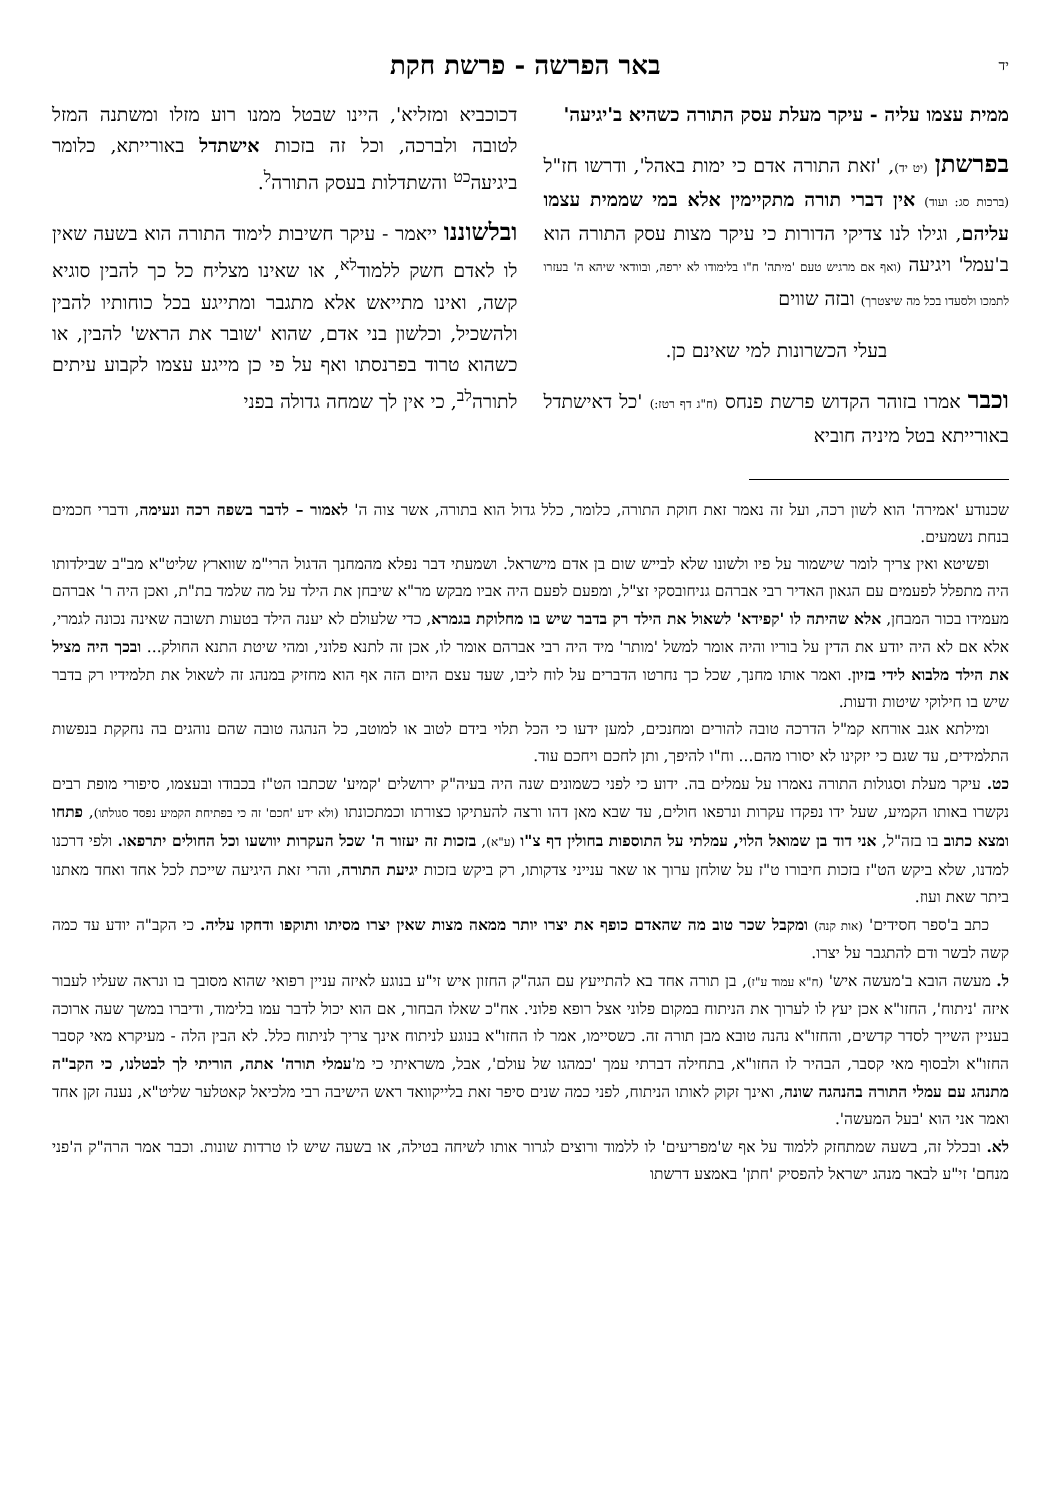יד באר הפרשה - פרשת חקת
ממית עצמו עליה - עיקר מעלת עסק התורה כשהיא ב'יגיעה'
בפרשתן (יט יד), 'זאת התורה אדם כי ימות באהל', ודרשו חז"ל (ברכות סג: ועוד) אין דברי תורה מתקיימין אלא במי שממית עצמו עליהם, וגילו לנו צדיקי הדורות כי עיקר מצות עסק התורה הוא ב'עמל' ויגיעה (ואף אם מרגיש טעם 'מיתה' ח"ו בלימודו לא ירפה, ובוודאי שיהא ה' בעזרו לתמכו ולסעדו בכל מה שיצטרך) ובזה שווים
בעלי הכשרונות למי שאינם כן.
וכבר אמרו בזוהר הקדוש פרשת פנחס (ח"ג דף רטז:) 'כל דאישתדל באורייתא בטל מיניה חוביא
דכוכביא ומזליא', היינו שבטל ממנו רוע מזלו ומשתנה המזל לטובה ולברכה, וכל זה בזכות אישתדל באורייתא, כלומר ביגיעה<sup>כט</sup> והשתדלות בעסק התורה<sup>ל</sup>.
ובלשוננו ייאמר - עיקר חשיבות לימוד התורה הוא בשעה שאין לו לאדם חשק ללמוד<sup>לא</sup>, או שאינו מצליח כל כך להבין סוגיא קשה, ואינו מתייאש אלא מתגבר ומתייגע בכל כוחותיו להבין ולהשכיל, וכלשון בני אדם, שהוא 'שובר את הראש' להבין, או כשהוא טרוד בפרנסתו ואף על פי כן מייגע עצמו לקבוע עיתים לתורה<sup>לב</sup>, כי אין לך שמחה גדולה בפני
שכנודע 'אמירה' הוא לשון רכה, ועל זה נאמר זאת חוקת התורה, כלומר, כלל גדול הוא בתורה, אשר צוה ה' לאמור – לדבר בשפה רכה ונעימה, ודברי חכמים בנחת נשמעים.
ופשיטא ואין צריך לומר שישמור על פיו ולשונו שלא לבייש שום בן אדם מישראל. ושמעתי דבר נפלא מהמחנך הדגול הרי"מ שווארץ שליט"א מב"ב שבילדותו היה מתפלל לפעמים עם הגאון האדיר רבי אברהם גניחובסקי זצ"ל, ומפעם לפעם היה אביו מבקש מר"א שיבחן את הילד על מה שלמד בת"ת, ואכן היה ר' אברהם מעמידו בכור המבחן, אלא שהיתה לו 'קפידא' לשאול את הילד רק בדבר שיש בו מחלוקת בגמרא, כדי שלעולם לא יענה הילד בטעות תשובה שאינה נכונה לגמרי, אלא אם לא היה יודע את הדין על בוריו והיה אומר למשל 'מותר' מיד היה רבי אברהם אומר לו, אכן זה לתנא פלוני, ומהי שיטת התנא החולק... ובכך היה מציל את הילד מלבוא לידי בזיון. ואמר אותו מחנך, שכל כך נחרטו הדברים על לוח ליבו, שעד עצם היום הזה אף הוא מחזיק במנהג זה לשאול את תלמידיו רק בדבר שיש בו חילוקי שיטות ודעות.
ומילתא אגב אורחא קמ"ל הדרכה טובה להורים ומחנכים, למען ידעו כי הכל תלוי בידם לטוב או למוטב, כל הנהגה טובה שהם נוהגים בה נחקקת בנפשות התלמידים, עד שגם כי יזקינו לא יסורו מהם... וח"ו להיפך, ותן לחכם ויחכם עוד.
כט. עיקר מעלת וסגולות התורה נאמרו על עמלים בה. ידוע כי לפני כשמונים שנה היה בעיה"ק ירושלים 'קמיע' שכתבו הט"ז בכבודו ובעצמו, סיפורי מופת רבים נקשרו באותו הקמיע, שעל ידו נפקדו עקרות ונרפאו חולים, עד שבא מאן דהו ורצה להעתיקו כצורתו וכמתכונתו (ולא ידע 'חכם' זה כי בפתיחת הקמיע נפסד סגולתו), פתחו ומצא כתוב בו בזה"ל, אני דוד בן שמואל הלוי, עמלתי על התוספות בחולין דף צ"ו (ע"א), בזכות זה יעזור ה' שכל העקרות יוושעו וכל החולים יתרפאו. ולפי דרכנו למדנו, שלא ביקש הט"ז בזכות חיבורו ט"ז על שולחן ערוך או שאר ענייני צדקותו, רק ביקש בזכות יגיעת התורה, והרי זאת היגיעה שייכת לכל אחד ואחד מאתנו ביתר שאת ועוז.
כתב ב'ספר חסידים' (אות קנה) ומקבל שכר טוב מה שהאדם כופף את יצרו יותר ממאה מצות שאין יצרו מסיתו ותוקפו ודחקו עליה. כי הקב"ה יודע עד כמה קשה לבשר ודם להתגבר על יצרו.
ל. מעשה הובא ב'מעשה איש' (ח"א עמוד ע"ז), בן תורה אחד בא להתייעץ עם הגה"ק החזון איש זי"ע בנוגע לאיזה עניין רפואי שהוא מסובך בו ונראה שעליו לעבור איזה 'ניתוח', החזו"א אכן יעץ לו לערוך את הניתוח במקום פלוני אצל רופא פלוני. אח"כ שאלו הבחור, אם הוא יכול לדבר עמו בלימוד, ודיברו במשך שעה ארוכה בעניין השייך לסדר קדשים, והחזו"א נהנה טובא מבן תורה זה. כשסיימו, אמר לו החזו"א בנוגע לניתוח אינך צריך לניתוח כלל. לא הבין הלה - מעיקרא מאי קסבר החזו"א ולבסוף מאי קסבר, הבהיר לו החזו"א, בתחילה דברתי עמך 'כמהגו של עולם', אבל, משראיתי כי מ'עמלי תורה' אתה, הוריתי לך לבטלנו, כי הקב"ה מתנהג עם עמלי התורה בהנהגה שונה, ואינך זקוק לאותו הניתוח, לפני כמה שנים סיפר זאת בלייקוואד ראש הישיבה רבי מלכיאל קאטלער שליט"א, נענה זקן אחד ואמר אני הוא 'בעל המעשה'.
לא. ובכלל זה, בשעה שמתחזק ללמוד על אף ש'מפריעים' לו ללמוד ורוצים לגרור אותו לשיחה בטילה, או בשעה שיש לו טרדות שונות. וכבר אמר הרה"ק ה'פני מנחם' זי"ע לבאר מנהג ישראל להפסיק 'חתן' באמצע דרשתו